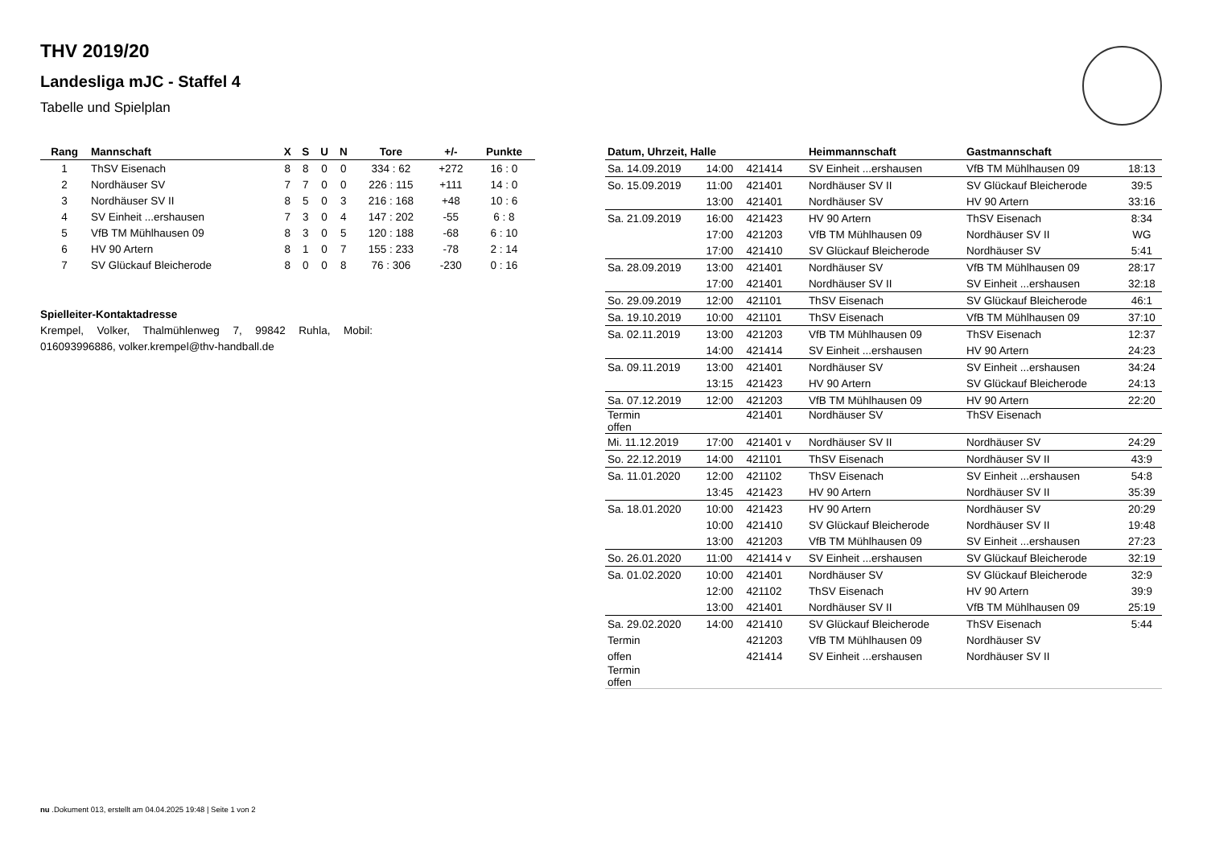THV 2019/20
Landesliga mJC - Staffel 4
Tabelle und Spielplan
| Rang | Mannschaft | X | S | U | N | Tore | +/- | Punkte |
| --- | --- | --- | --- | --- | --- | --- | --- | --- |
| 1 | ThSV Eisenach | 8 | 8 | 0 | 0 | 334 : 62 | +272 | 16 : 0 |
| 2 | Nordhäuser SV | 7 | 7 | 0 | 0 | 226 : 115 | +111 | 14 : 0 |
| 3 | Nordhäuser SV II | 8 | 5 | 0 | 3 | 216 : 168 | +48 | 10 : 6 |
| 4 | SV Einheit ...ershausen | 7 | 3 | 0 | 4 | 147 : 202 | -55 | 6 : 8 |
| 5 | VfB TM Mühlhausen 09 | 8 | 3 | 0 | 5 | 120 : 188 | -68 | 6 : 10 |
| 6 | HV 90 Artern | 8 | 1 | 0 | 7 | 155 : 233 | -78 | 2 : 14 |
| 7 | SV Glückauf Bleicherode | 8 | 0 | 0 | 8 | 76 : 306 | -230 | 0 : 16 |
Spielleiter-Kontaktadresse
Krempel, Volker, Thalmühlenweg 7, 99842 Ruhla, Mobil: 016093996886, volker.krempel@thv-handball.de
| Datum, Uhrzeit, Halle | | | Heimmannschaft | Gastmannschaft | |
| --- | --- | --- | --- | --- | --- |
| Sa. 14.09.2019 | 14:00 | 421414 | SV Einheit ...ershausen | VfB TM Mühlhausen 09 | 18:13 |
| So. 15.09.2019 | 11:00 | 421401 | Nordhäuser SV II | SV Glückauf Bleicherode | 39:5 |
| | 13:00 | 421401 | Nordhäuser SV | HV 90 Artern | 33:16 |
| Sa. 21.09.2019 | 16:00 | 421423 | HV 90 Artern | ThSV Eisenach | 8:34 |
| | 17:00 | 421203 | VfB TM Mühlhausen 09 | Nordhäuser SV II | WG |
| | 17:00 | 421410 | SV Glückauf Bleicherode | Nordhäuser SV | 5:41 |
| Sa. 28.09.2019 | 13:00 | 421401 | Nordhäuser SV | VfB TM Mühlhausen 09 | 28:17 |
| | 17:00 | 421401 | Nordhäuser SV II | SV Einheit ...ershausen | 32:18 |
| So. 29.09.2019 | 12:00 | 421101 | ThSV Eisenach | SV Glückauf Bleicherode | 46:1 |
| Sa. 19.10.2019 | 10:00 | 421101 | ThSV Eisenach | VfB TM Mühlhausen 09 | 37:10 |
| Sa. 02.11.2019 | 13:00 | 421203 | VfB TM Mühlhausen 09 | ThSV Eisenach | 12:37 |
| | 14:00 | 421414 | SV Einheit ...ershausen | HV 90 Artern | 24:23 |
| Sa. 09.11.2019 | 13:00 | 421401 | Nordhäuser SV | SV Einheit ...ershausen | 34:24 |
| | 13:15 | 421423 | HV 90 Artern | SV Glückauf Bleicherode | 24:13 |
| Sa. 07.12.2019 | 12:00 | 421203 | VfB TM Mühlhausen 09 | HV 90 Artern | 22:20 |
| Termin offen | | 421401 | Nordhäuser SV | ThSV Eisenach | |
| Mi. 11.12.2019 | 17:00 | 421401 v | Nordhäuser SV II | Nordhäuser SV | 24:29 |
| So. 22.12.2019 | 14:00 | 421101 | ThSV Eisenach | Nordhäuser SV II | 43:9 |
| Sa. 11.01.2020 | 12:00 | 421102 | ThSV Eisenach | SV Einheit ...ershausen | 54:8 |
| | 13:45 | 421423 | HV 90 Artern | Nordhäuser SV II | 35:39 |
| Sa. 18.01.2020 | 10:00 | 421423 | HV 90 Artern | Nordhäuser SV | 20:29 |
| | 10:00 | 421410 | SV Glückauf Bleicherode | Nordhäuser SV II | 19:48 |
| | 13:00 | 421203 | VfB TM Mühlhausen 09 | SV Einheit ...ershausen | 27:23 |
| So. 26.01.2020 | 11:00 | 421414 v | SV Einheit ...ershausen | SV Glückauf Bleicherode | 32:19 |
| Sa. 01.02.2020 | 10:00 | 421401 | Nordhäuser SV | SV Glückauf Bleicherode | 32:9 |
| | 12:00 | 421102 | ThSV Eisenach | HV 90 Artern | 39:9 |
| | 13:00 | 421401 | Nordhäuser SV II | VfB TM Mühlhausen 09 | 25:19 |
| Sa. 29.02.2020 | 14:00 | 421410 | SV Glückauf Bleicherode | ThSV Eisenach | 5:44 |
| Termin | | 421203 | VfB TM Mühlhausen 09 | Nordhäuser SV | |
| offen | | 421414 | SV Einheit ...ershausen | Nordhäuser SV II | |
| Termin offen | | | | | |
nu .Dokument 013, erstellt am 04.04.2025 19:48 | Seite 1 von 2